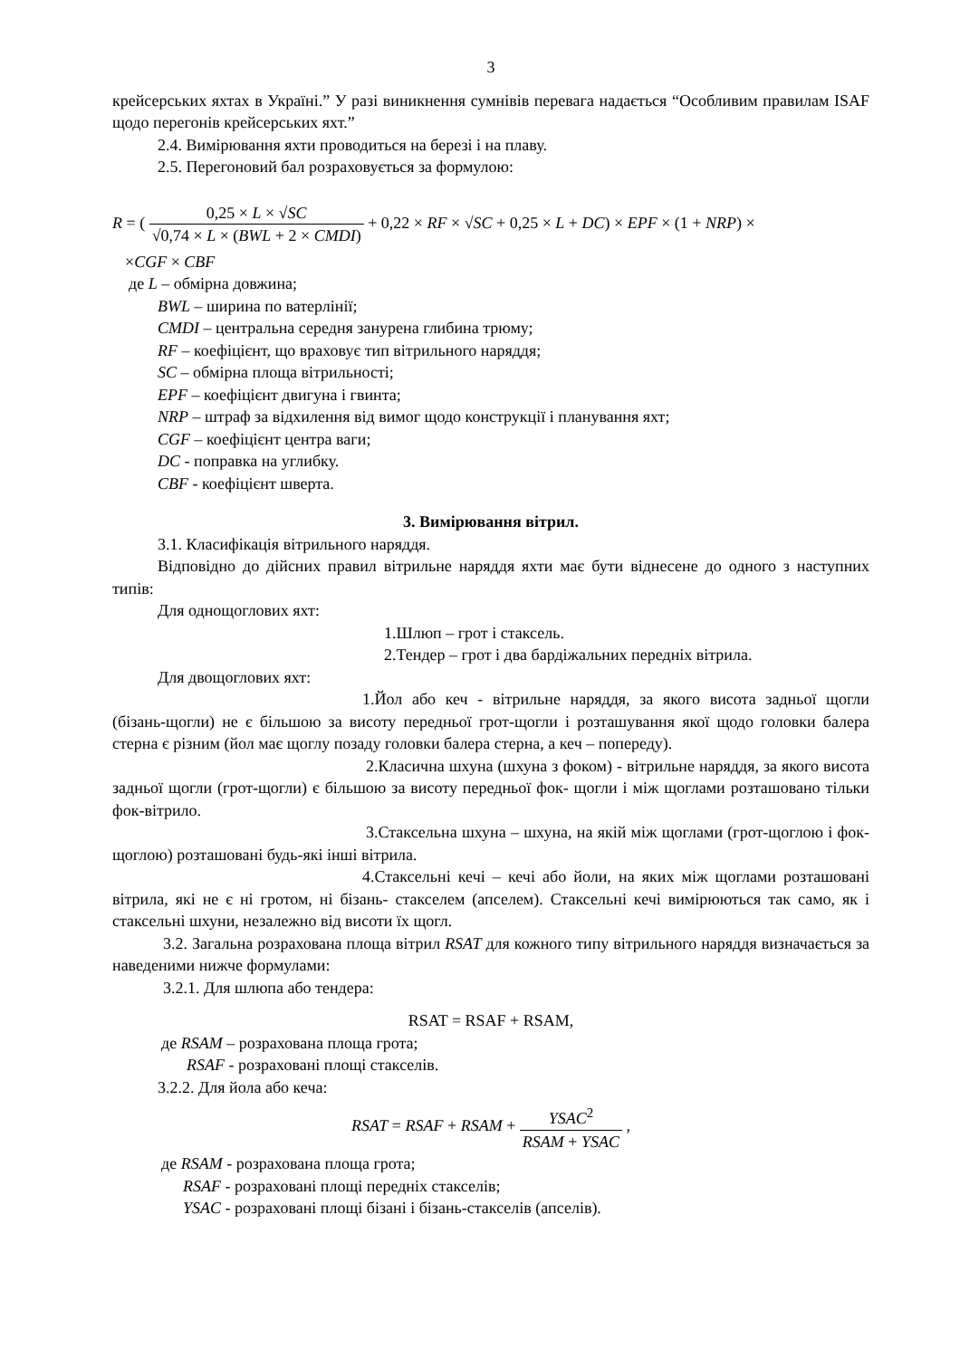3
крейсерських яхтах в Україні.” У разі виникнення сумнівів перевага надається “Особливим правилам ISAF щодо перегонів крейсерських яхт.”
2.4. Вимірювання яхти проводиться на березі і на плаву.
2.5. Перегоновий бал розраховується за формулою:
R = ( 0,25 × L × √SC √0,74 × L × (BWL + 2 × CMDI) + 0,22 × RF × √SC + 0,25 × L + DC) × EPF × (1 + NRP) ×
×CGF × CBF
де L – обмірна довжина;
BWL – ширина по ватерлінії;
CMDI – центральна середня занурена глибина трюму;
RF – коефіцієнт, що враховує тип вітрильного наряддя;
SC – обмірна площа вітрильності;
EPF – коефіцієнт двигуна і гвинта;
NRP – штраф за відхилення від вимог щодо конструкції і планування яхт;
CGF – коефіцієнт центра ваги;
DC - поправка на углибку.
CBF - коефіцієнт шверта.
3. Вимірювання вітрил.
3.1. Класифікація вітрильного наряддя.
Відповідно до дійсних правил вітрильне наряддя яхти має бути віднесене до одного з наступних типів:
Для однощоглових яхт:
1.Шлюп – грот і стаксель.
2.Тендер – грот і два бардіжальних передніх вітрила.
Для двощоглових яхт:
1.Йол або кеч - вітрильне наряддя, за якого висота задньої щогли (бізань-щогли) не є більшою за висоту передньої грот-щогли і розташування якої щодо головки балера стерна є різним (йол має щоглу позаду головки балера стерна, а кеч – попереду).
2.Класична шхуна (шхуна з фоком) - вітрильне наряддя, за якого висота задньої щогли (грот-щогли) є більшою за висоту передньої фок- щогли і між щоглами розташовано тільки фок-вітрило.
3.Стаксельна шхуна – шхуна, на якій між щоглами (грот-щоглою і фок-щоглою) розташовані будь-які інші вітрила.
4.Стаксельні кечі – кечі або йоли, на яких між щоглами розташовані вітрила, які не є ні гротом, ні бізань- стакселем (апселем). Стаксельні кечі вимірюються так само, як і стаксельні шхуни, незалежно від висоти їх щогл.
3.2. Загальна розрахована площа вітрил RSAT для кожного типу вітрильного наряддя визначається за наведеними нижче формулами:
3.2.1. Для шлюпа або тендера:
RSAT = RSAF + RSAM,
де RSAM – розрахована площа грота;
RSAF - розраховані площі стакселів.
3.2.2. Для йола або кеча:
RSAT = RSAF + RSAM + YSAC<sup>2</sup> RSAM + YSAC ,
де RSAM - розрахована площа грота;
RSAF - розраховані площі передніх стакселів;
YSAC - розраховані площі бізані і бізань-стакселів (апселів).